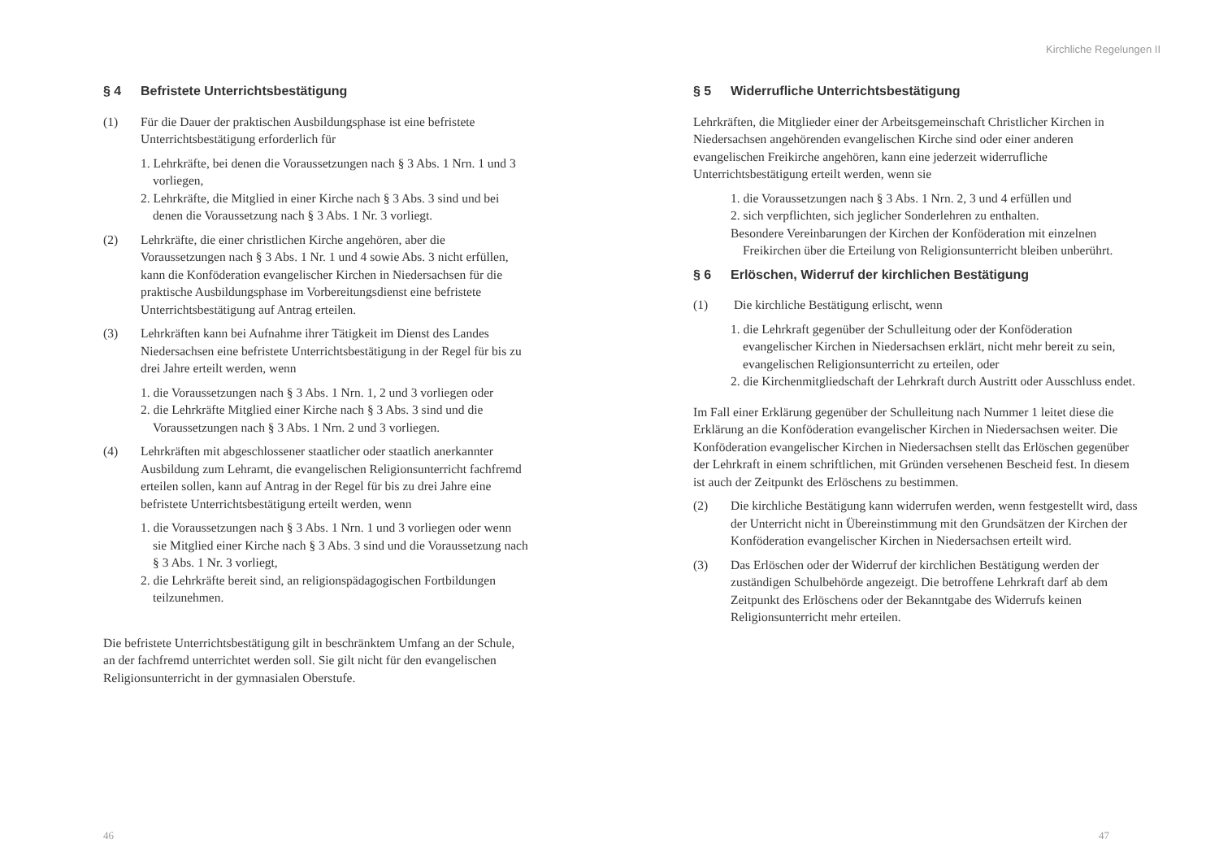§ 4 Befristete Unterrichtsbestätigung
(1) Für die Dauer der praktischen Ausbildungsphase ist eine befristete Unterrichtsbestätigung erforderlich für
1. Lehrkräfte, bei denen die Voraussetzungen nach § 3 Abs. 1 Nrn. 1 und 3 vorliegen,
2. Lehrkräfte, die Mitglied in einer Kirche nach § 3 Abs. 3 sind und bei denen die Voraussetzung nach § 3 Abs. 1 Nr. 3 vorliegt.
(2) Lehrkräfte, die einer christlichen Kirche angehören, aber die Voraussetzungen nach § 3 Abs. 1 Nr. 1 und 4 sowie Abs. 3 nicht erfüllen, kann die Konföderation evangelischer Kirchen in Niedersachsen für die praktische Ausbildungsphase im Vorbereitungsdienst eine befristete Unterrichtsbestätigung auf Antrag erteilen.
(3) Lehrkräften kann bei Aufnahme ihrer Tätigkeit im Dienst des Landes Niedersachsen eine befristete Unterrichtsbestätigung in der Regel für bis zu drei Jahre erteilt werden, wenn
1. die Voraussetzungen nach § 3 Abs. 1 Nrn. 1, 2 und 3 vorliegen oder
2. die Lehrkräfte Mitglied einer Kirche nach § 3 Abs. 3 sind und die Voraussetzungen nach § 3 Abs. 1 Nrn. 2 und 3 vorliegen.
(4) Lehrkräften mit abgeschlossener staatlicher oder staatlich anerkannter Ausbildung zum Lehramt, die evangelischen Religionsunterricht fachfremd erteilen sollen, kann auf Antrag in der Regel für bis zu drei Jahre eine befristete Unterrichtsbestätigung erteilt werden, wenn
1. die Voraussetzungen nach § 3 Abs. 1 Nrn. 1 und 3 vorliegen oder wenn sie Mitglied einer Kirche nach § 3 Abs. 3 sind und die Voraussetzung nach § 3 Abs. 1 Nr. 3 vorliegt,
2. die Lehrkräfte bereit sind, an religionspädagogischen Fortbildungen teilzunehmen.
Die befristete Unterrichtsbestätigung gilt in beschränktem Umfang an der Schule, an der fachfremd unterrichtet werden soll. Sie gilt nicht für den evangelischen Religionsunterricht in der gymnasialen Oberstufe.
46
Kirchliche Regelungen II
§ 5 Widerrufliche Unterrichtsbestätigung
Lehrkräften, die Mitglieder einer der Arbeitsgemeinschaft Christlicher Kirchen in Niedersachsen angehörenden evangelischen Kirche sind oder einer anderen evangelischen Freikirche angehören, kann eine jederzeit widerrufliche Unterrichtsbestätigung erteilt werden, wenn sie
1. die Voraussetzungen nach § 3 Abs. 1 Nrn. 2, 3 und 4 erfüllen und
2. sich verpflichten, sich jeglicher Sonderlehren zu enthalten.
Besondere Vereinbarungen der Kirchen der Konföderation mit einzelnen Freikirchen über die Erteilung von Religionsunterricht bleiben unberührt.
§ 6 Erlöschen, Widerruf der kirchlichen Bestätigung
(1) Die kirchliche Bestätigung erlischt, wenn
1. die Lehrkraft gegenüber der Schulleitung oder der Konföderation evangelischer Kirchen in Niedersachsen erklärt, nicht mehr bereit zu sein, evangelischen Religionsunterricht zu erteilen, oder
2. die Kirchenmitgliedschaft der Lehrkraft durch Austritt oder Ausschluss endet.
Im Fall einer Erklärung gegenüber der Schulleitung nach Nummer 1 leitet diese die Erklärung an die Konföderation evangelischer Kirchen in Niedersachsen weiter. Die Konföderation evangelischer Kirchen in Niedersachsen stellt das Erlöschen gegenüber der Lehrkraft in einem schriftlichen, mit Gründen versehenen Bescheid fest. In diesem ist auch der Zeitpunkt des Erlöschens zu bestimmen.
(2) Die kirchliche Bestätigung kann widerrufen werden, wenn festgestellt wird, dass der Unterricht nicht in Übereinstimmung mit den Grundsätzen der Kirchen der Konföderation evangelischer Kirchen in Niedersachsen erteilt wird.
(3) Das Erlöschen oder der Widerruf der kirchlichen Bestätigung werden der zuständigen Schulbehörde angezeigt. Die betroffene Lehrkraft darf ab dem Zeitpunkt des Erlöschens oder der Bekanntgabe des Widerrufs keinen Religionsunterricht mehr erteilen.
47